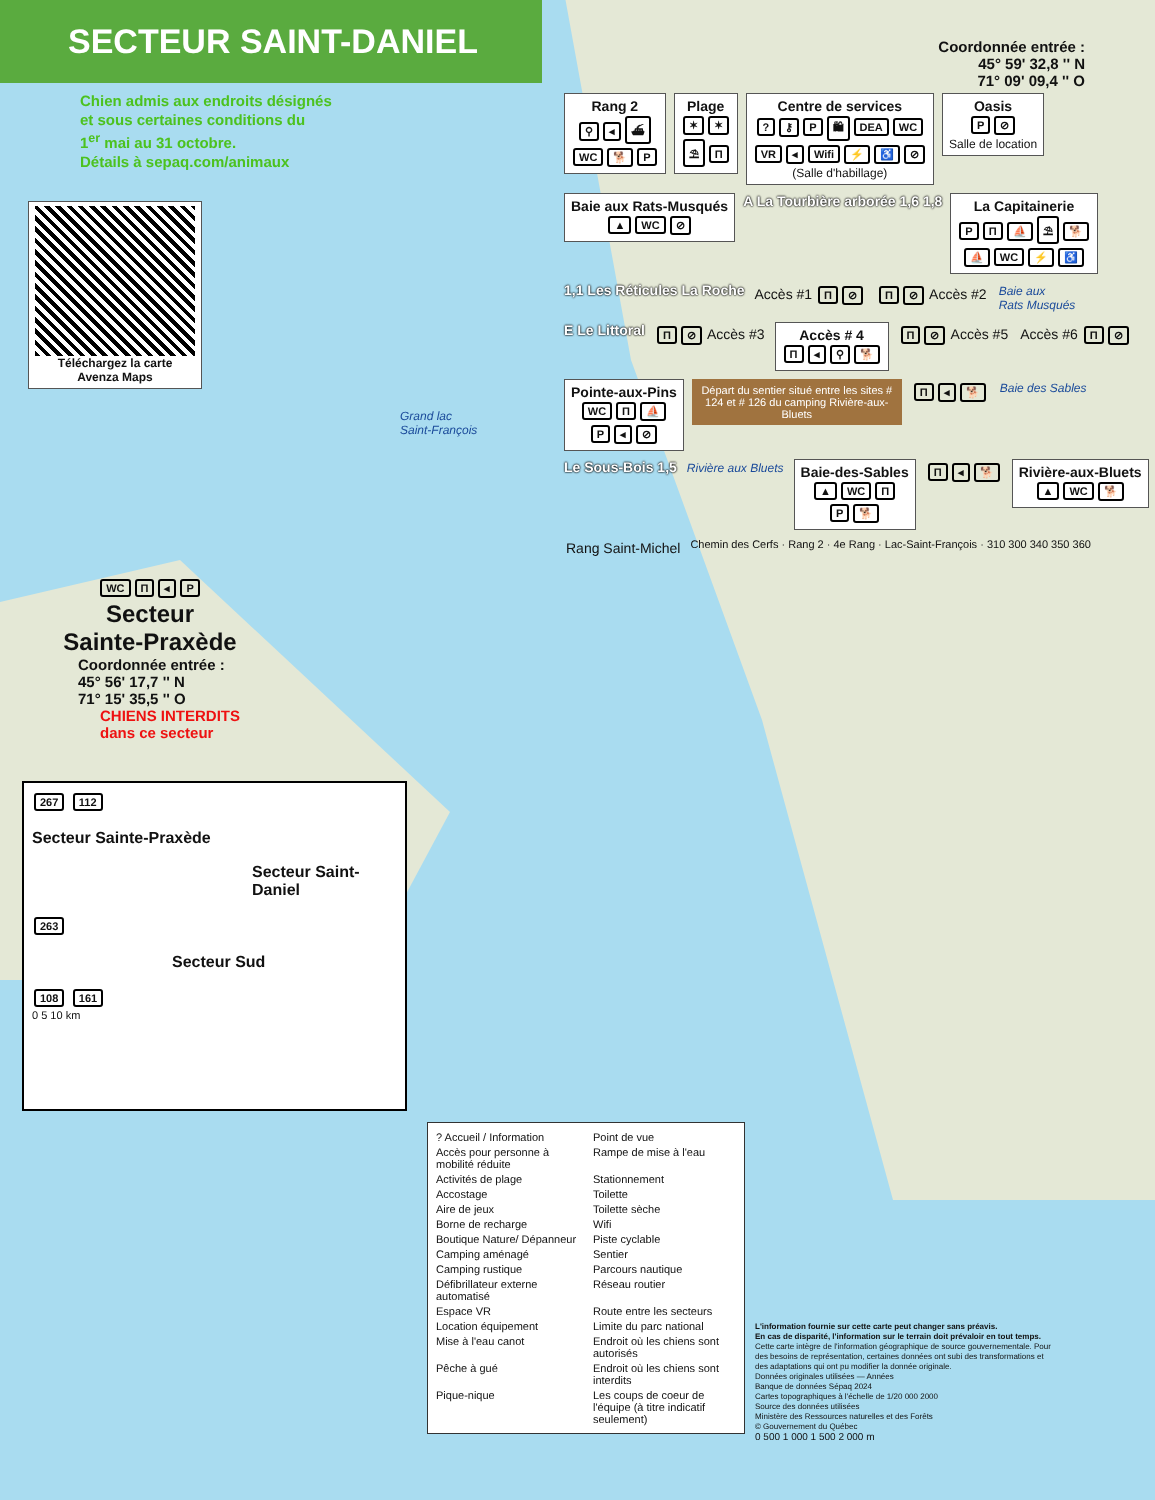SECTEUR SAINT-DANIEL
Chien admis aux endroits désignés
et sous certaines conditions du
1<sup>er</sup> mai au 31 octobre.
Détails à sepaq.com/animaux
Téléchargez la carte
Avenza Maps
Grand lac
Saint-François
WC Π ◂ P
Secteur
Sainte-Praxède
Coordonnée entrée :
45° 56' 17,7 '' N
71° 15' 35,5 '' O
CHIENS INTERDITS
dans ce secteur
267 112
Secteur Sainte-Praxède
Secteur Saint-Daniel
263
Secteur Sud
108 161
0 5 10 km
Coordonnée entrée :
45° 59' 32,8 '' N
71° 09' 09,4 '' O
Rang 2 ⚲ ◂ ⛴
WC 🐕 P
Plage ✶ ✶
⛱ Π
Centre de services? ⚷ P 🛍 DEA WC
VR ◂ Wifi ⚡ ♿ ⊘
(Salle d'habillage)
Oasis P ⊘
Salle de location
Baie aux Rats-Musqués ▲ WC ⊘
A La Tourbière arborée 1,6 1,8
La Capitainerie PΠ ⛵ ⛱ 🐕
⛵ WC ⚡ ♿
1,1 Les Réticules La Roche
Accès #1 Π ⊘
Π ⊘ Accès #2
Baie aux
Rats Musqués
E Le Littoral
Π ⊘ Accès #3
Accès # 4 Π ◂ ⚲ 🐕
Π ⊘ Accès #5
Accès #6 Π ⊘
Pointe-aux-Pins WC Π ⛵
P ◂ ⊘
Départ du sentier situé entre les sites # 124 et # 126 du camping Rivière-aux-Bluets
Π ◂ 🐕
Baie des Sables
Le Sous-Bois 1,5
Rivière aux Bluets
Baie-des-Sables ▲ WC Π
P 🐕
Π ◂ 🐕
Rivière-aux-Bluets ▲ WC 🐕
Rang Saint-Michel
Chemin des Cerfs · Rang 2 · 4e Rang · Lac-Saint-François · 310 300 340 350 360
? Accueil / Information Point de vue Accès pour personne à mobilité réduite Rampe de mise à l'eau Activités de plage Stationnement Accostage Toilette Aire de jeux Toilette sèche Borne de recharge Wifi Boutique Nature/ Dépanneur Piste cyclable Camping aménagé Sentier Camping rustique Parcours nautique Défibrillateur externe automatisé Réseau routier Espace VR Route entre les secteurs Location équipement Limite du parc national Mise à l'eau canot Endroit où les chiens sont autorisés Pêche à gué Endroit où les chiens sont interdits Pique-nique Les coups de coeur de l'équipe (à titre indicatif seulement)
L'information fournie sur cette carte peut changer sans préavis.
En cas de disparité, l'information sur le terrain doit prévaloir en tout temps.
Cette carte intègre de l'information géographique de source gouvernementale. Pour des besoins de représentation, certaines données ont subi des transformations et des adaptations qui ont pu modifier la donnée originale.
Données originales utilisées — Années
Banque de données Sépaq 2024
Cartes topographiques à l'échelle de 1/20 000 2000
Source des données utilisées
Ministère des Ressources naturelles et des Forêts
© Gouvernement du Québec
0 500 1 000 1 500 2 000 m